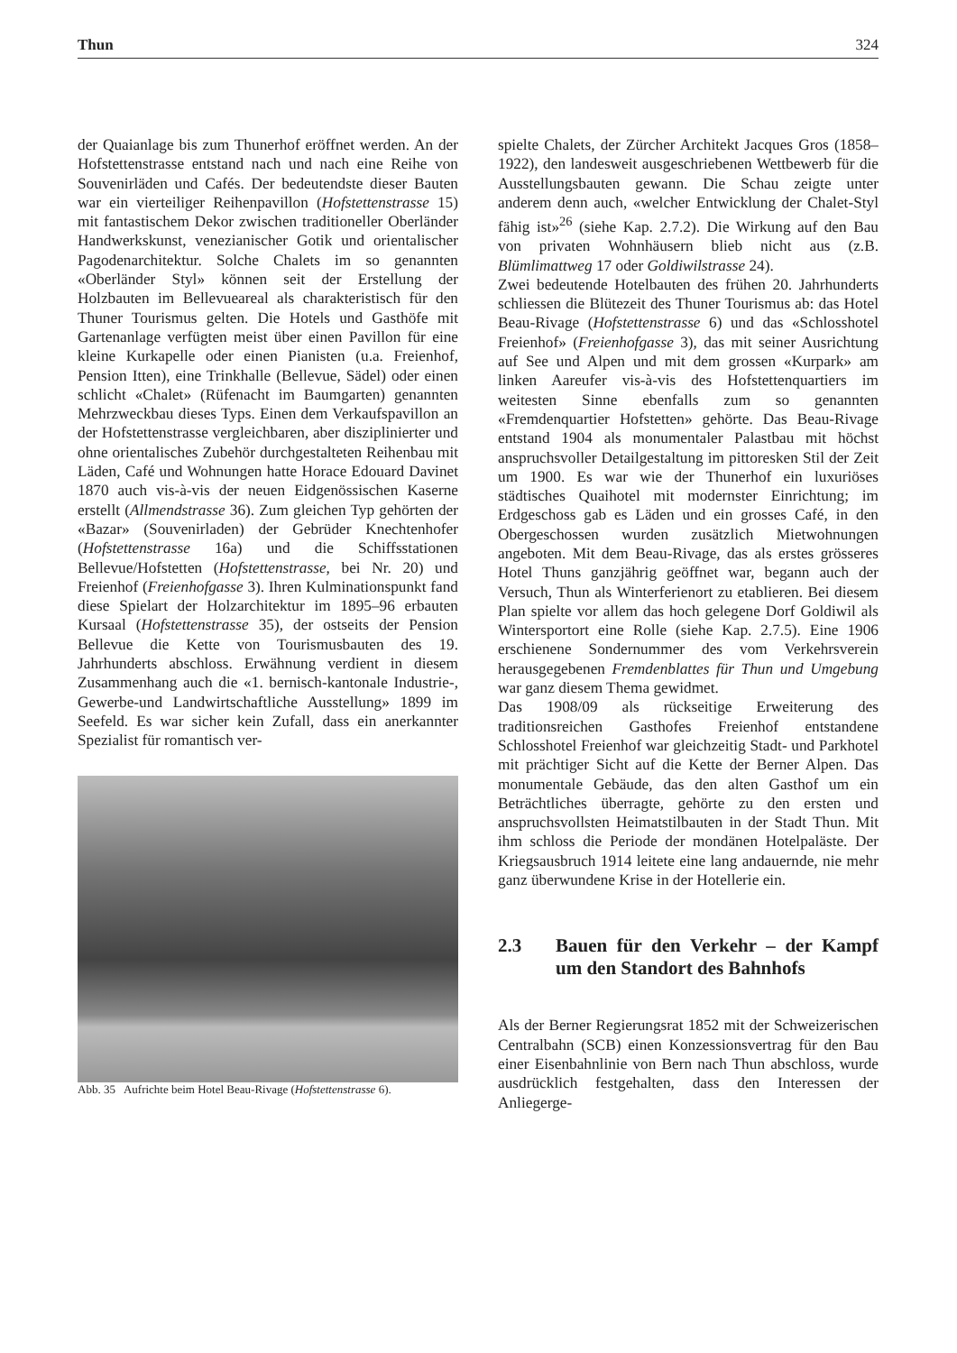Thun 324
der Quaianlage bis zum Thunerhof eröffnet werden. An der Hofstettenstrasse entstand nach und nach eine Reihe von Souvenirläden und Cafés. Der bedeutendste dieser Bauten war ein vierteiliger Reihenpavillon (Hofstettenstrasse 15) mit fantastischem Dekor zwischen traditioneller Oberländer Handwerkskunst, venezianischer Gotik und orientalischer Pagodenarchitektur. Solche Chalets im so genannten «Oberländer Styl» können seit der Erstellung der Holzbauten im Bellevueareal als charakteristisch für den Thuner Tourismus gelten. Die Hotels und Gasthöfe mit Gartenanlage verfügten meist über einen Pavillon für eine kleine Kurkapelle oder einen Pianisten (u.a. Freienhof, Pension Itten), eine Trinkhalle (Bellevue, Sädel) oder einen schlicht «Chalet» (Rüfenacht im Baumgarten) genannten Mehrzweckbau dieses Typs. Einen dem Verkaufspavillon an der Hofstettenstrasse vergleichbaren, aber disziplinierter und ohne orientalisches Zubehör durchgestalteten Reihenbau mit Läden, Café und Wohnungen hatte Horace Edouard Davinet 1870 auch vis-à-vis der neuen Eidgenössischen Kaserne erstellt (Allmendstrasse 36). Zum gleichen Typ gehörten der «Bazar» (Souvenirladen) der Gebrüder Knechtenhofer (Hofstettenstrasse 16a) und die Schiffsstationen Bellevue/Hofstetten (Hofstettenstrasse, bei Nr. 20) und Freienhof (Freienhofgasse 3). Ihren Kulminationspunkt fand diese Spielart der Holzarchitektur im 1895–96 erbauten Kursaal (Hofstettenstrasse 35), der ostseits der Pension Bellevue die Kette von Tourismusbauten des 19. Jahrhunderts abschloss. Erwähnung verdient in diesem Zusammenhang auch die «1. bernisch-kantonale Industrie-, Gewerbe-und Landwirtschaftliche Ausstellung» 1899 im Seefeld. Es war sicher kein Zufall, dass ein anerkannter Spezialist für romantisch ver-
Abb. 35 Aufrichte beim Hotel Beau-Rivage (Hofstettenstrasse 6).
spielte Chalets, der Zürcher Architekt Jacques Gros (1858–1922), den landesweit ausgeschriebenen Wettbewerb für die Ausstellungsbauten gewann. Die Schau zeigte unter anderem denn auch, «welcher Entwicklung der Chalet-Styl fähig ist»<sup>26</sup> (siehe Kap. 2.7.2). Die Wirkung auf den Bau von privaten Wohnhäusern blieb nicht aus (z.B. Blümlimattweg 17 oder Goldiwilstrasse 24).
Zwei bedeutende Hotelbauten des frühen 20. Jahrhunderts schliessen die Blütezeit des Thuner Tourismus ab: das Hotel Beau-Rivage (Hofstettenstrasse 6) und das «Schlosshotel Freienhof» (Freienhofgasse 3), das mit seiner Ausrichtung auf See und Alpen und mit dem grossen «Kurpark» am linken Aareufer vis-à-vis des Hofstettenquartiers im weitesten Sinne ebenfalls zum so genannten «Fremdenquartier Hofstetten» gehörte. Das Beau-Rivage entstand 1904 als monumentaler Palastbau mit höchst anspruchsvoller Detailgestaltung im pittoresken Stil der Zeit um 1900. Es war wie der Thunerhof ein luxuriöses städtisches Quaihotel mit modernster Einrichtung; im Erdgeschoss gab es Läden und ein grosses Café, in den Obergeschossen wurden zusätzlich Mietwohnungen angeboten. Mit dem Beau-Rivage, das als erstes grösseres Hotel Thuns ganzjährig geöffnet war, begann auch der Versuch, Thun als Winterferienort zu etablieren. Bei diesem Plan spielte vor allem das hoch gelegene Dorf Goldiwil als Wintersportort eine Rolle (siehe Kap. 2.7.5). Eine 1906 erschienene Sondernummer des vom Verkehrsverein herausgegebenen Fremdenblattes für Thun und Umgebung war ganz diesem Thema gewidmet.
Das 1908/09 als rückseitige Erweiterung des traditionsreichen Gasthofes Freienhof entstandene Schlosshotel Freienhof war gleichzeitig Stadt- und Parkhotel mit prächtiger Sicht auf die Kette der Berner Alpen. Das monumentale Gebäude, das den alten Gasthof um ein Beträchtliches überragte, gehörte zu den ersten und anspruchsvollsten Heimatstilbauten in der Stadt Thun. Mit ihm schloss die Periode der mondänen Hotelpaläste. Der Kriegsausbruch 1914 leitete eine lang andauernde, nie mehr ganz überwundene Krise in der Hotellerie ein.
2.3 Bauen für den Verkehr – der Kampf um den Standort des Bahnhofs
Als der Berner Regierungsrat 1852 mit der Schweizerischen Centralbahn (SCB) einen Konzessionsvertrag für den Bau einer Eisenbahnlinie von Bern nach Thun abschloss, wurde ausdrücklich festgehalten, dass den Interessen der Anliegerge-